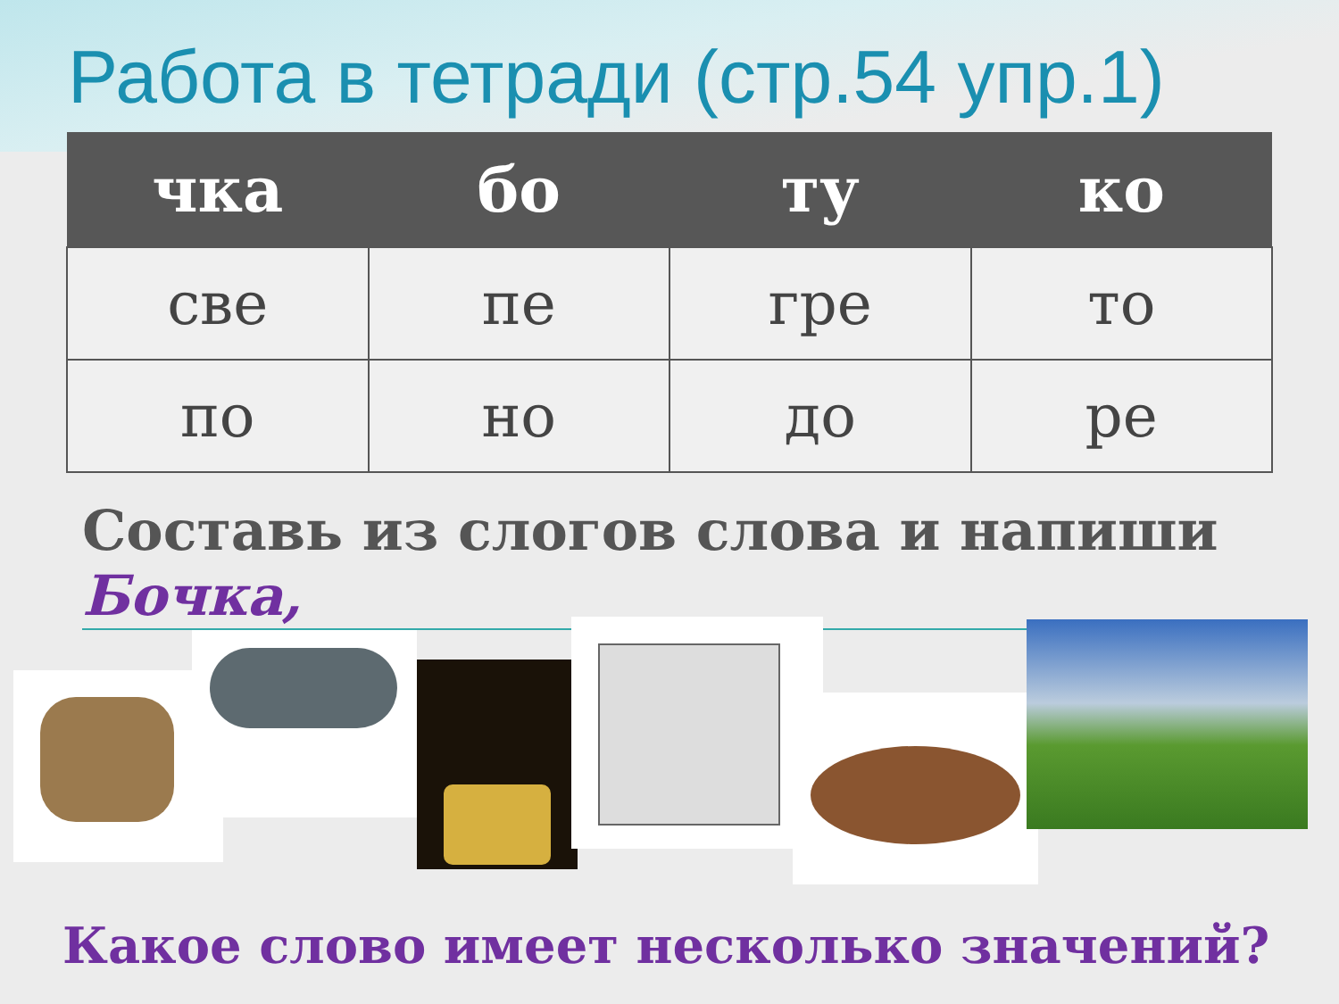Работа в тетради (стр.54 упр.1)
| чка | бо | ту | ко |
| --- | --- | --- | --- |
| све | пе | гре | то |
| по | но | до | ре |
Составь из слогов слова и напиши
Бочка,
Какое слово имеет несколько значений?